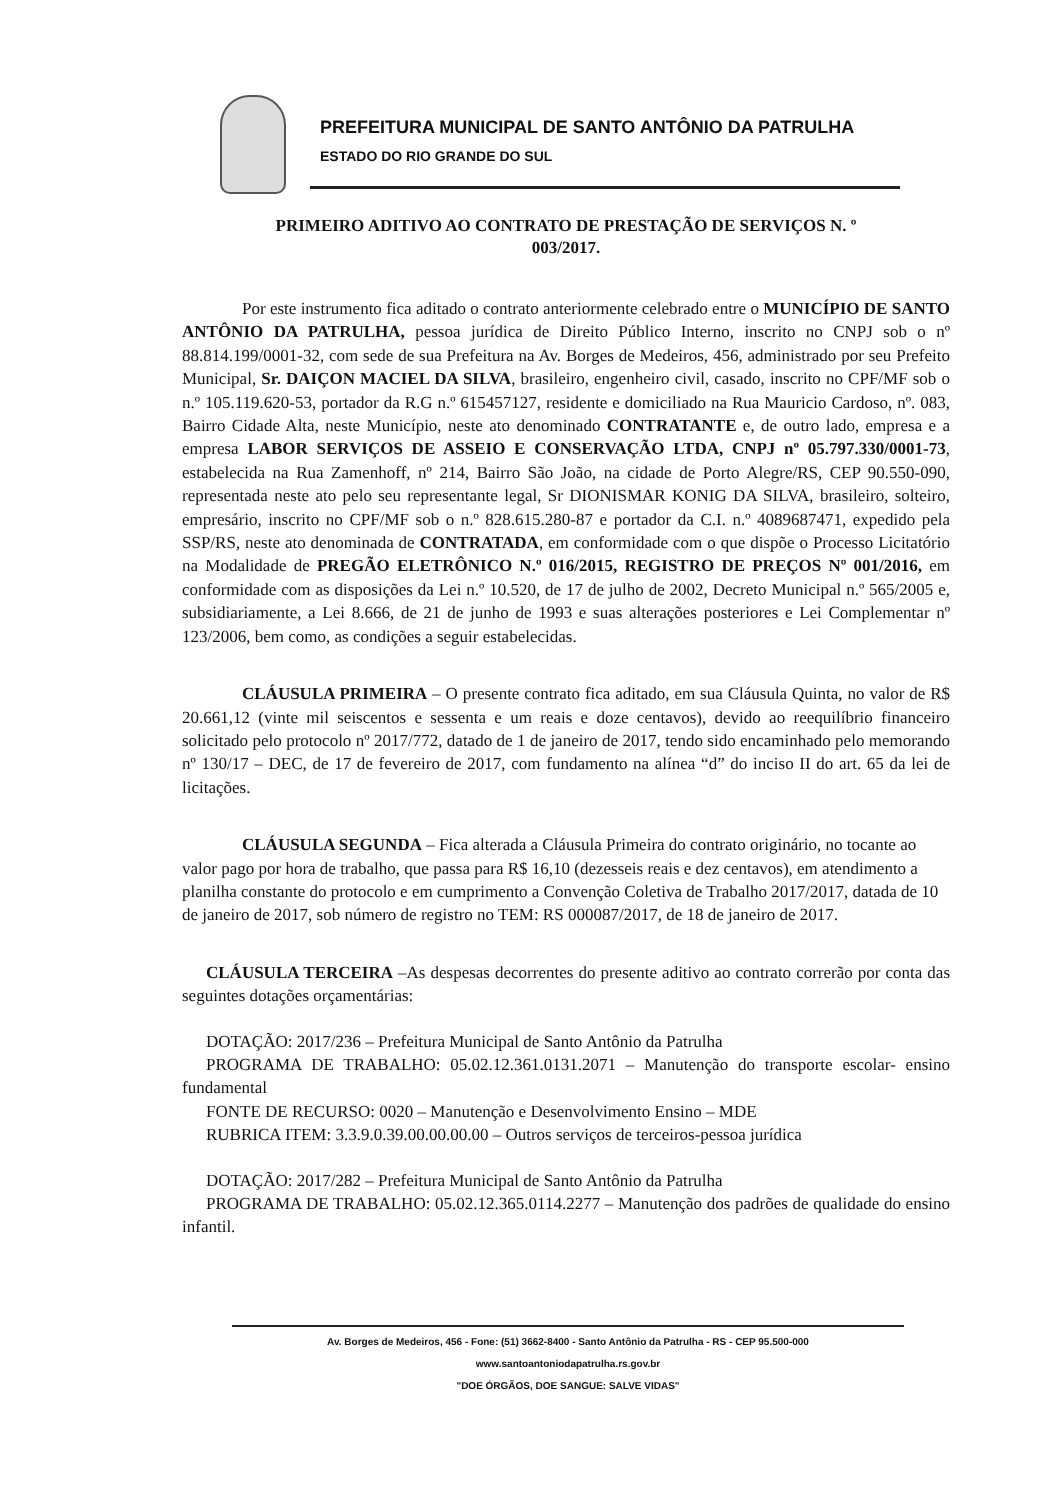PREFEITURA MUNICIPAL DE SANTO ANTÔNIO DA PATRULHA
ESTADO DO RIO GRANDE DO SUL
PRIMEIRO ADITIVO AO CONTRATO DE PRESTAÇÃO DE SERVIÇOS N. º
003/2017.
Por este instrumento fica aditado o contrato anteriormente celebrado entre o MUNICÍPIO DE SANTO ANTÔNIO DA PATRULHA, pessoa jurídica de Direito Público Interno, inscrito no CNPJ sob o nº 88.814.199/0001-32, com sede de sua Prefeitura na Av. Borges de Medeiros, 456, administrado por seu Prefeito Municipal, Sr. DAIÇON MACIEL DA SILVA, brasileiro, engenheiro civil, casado, inscrito no CPF/MF sob o n.º 105.119.620-53, portador da R.G n.º 615457127, residente e domiciliado na Rua Mauricio Cardoso, nº. 083, Bairro Cidade Alta, neste Município, neste ato denominado CONTRATANTE e, de outro lado, empresa e a empresa LABOR SERVIÇOS DE ASSEIO E CONSERVAÇÃO LTDA, CNPJ nº 05.797.330/0001-73, estabelecida na Rua Zamenhoff, nº 214, Bairro São João, na cidade de Porto Alegre/RS, CEP 90.550-090, representada neste ato pelo seu representante legal, Sr DIONISMAR KONIG DA SILVA, brasileiro, solteiro, empresário, inscrito no CPF/MF sob o n.º 828.615.280-87 e portador da C.I. n.º 4089687471, expedido pela SSP/RS, neste ato denominada de CONTRATADA, em conformidade com o que dispõe o Processo Licitatório na Modalidade de PREGÃO ELETRÔNICO N.º 016/2015, REGISTRO DE PREÇOS Nº 001/2016, em conformidade com as disposições da Lei n.º 10.520, de 17 de julho de 2002, Decreto Municipal n.º 565/2005 e, subsidiariamente, a Lei 8.666, de 21 de junho de 1993 e suas alterações posteriores e Lei Complementar nº 123/2006, bem como, as condições a seguir estabelecidas.
CLÁUSULA PRIMEIRA – O presente contrato fica aditado, em sua Cláusula Quinta, no valor de R$ 20.661,12 (vinte mil seiscentos e sessenta e um reais e doze centavos), devido ao reequilíbrio financeiro solicitado pelo protocolo nº 2017/772, datado de 1 de janeiro de 2017, tendo sido encaminhado pelo memorando nº 130/17 – DEC, de 17 de fevereiro de 2017, com fundamento na alínea “d” do inciso II do art. 65 da lei de licitações.
CLÁUSULA SEGUNDA – Fica alterada a Cláusula Primeira do contrato originário, no tocante ao valor pago por hora de trabalho, que passa para R$ 16,10 (dezesseis reais e dez centavos), em atendimento a planilha constante do protocolo e em cumprimento a Convenção Coletiva de Trabalho 2017/2017, datada de 10 de janeiro de 2017, sob número de registro no TEM: RS 000087/2017, de 18 de janeiro de 2017.
CLÁUSULA TERCEIRA –As despesas decorrentes do presente aditivo ao contrato correrão por conta das seguintes dotações orçamentárias:
DOTAÇÃO: 2017/236 – Prefeitura Municipal de Santo Antônio da Patrulha
PROGRAMA DE TRABALHO: 05.02.12.361.0131.2071 – Manutenção do transporte escolar- ensino fundamental
FONTE DE RECURSO: 0020 – Manutenção e Desenvolvimento Ensino – MDE
RUBRICA ITEM: 3.3.9.0.39.00.00.00.00 – Outros serviços de terceiros-pessoa jurídica
DOTAÇÃO: 2017/282 – Prefeitura Municipal de Santo Antônio da Patrulha
PROGRAMA DE TRABALHO: 05.02.12.365.0114.2277 – Manutenção dos padrões de qualidade do ensino infantil.
Av. Borges de Medeiros, 456 - Fone: (51) 3662-8400 - Santo Antônio da Patrulha - RS - CEP 95.500-000
www.santoantoniodapatrulha.rs.gov.br
"DOE ÓRGÃOS, DOE SANGUE: SALVE VIDAS"